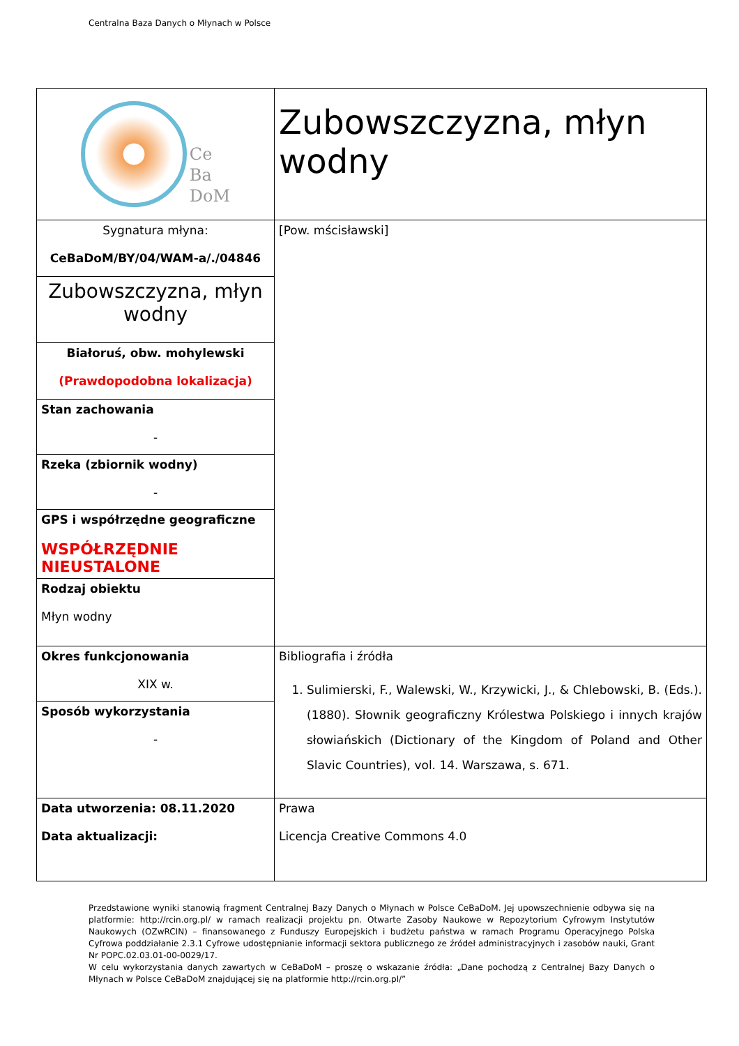Centralna Baza Danych o Młynach w Polsce
| Ce Ba DoM | Zubowszczyzna, młyn wodny |
| Sygnatura młyna: CeBaDoM/BY/04/WAM-a/./04846 | [Pow. mścisławski] |
| Zubowszczyzna, młyn wodny | |
| Białoruś, obw. mohylewski (Prawdopodobna lokalizacja) | |
| Stan zachowania - | |
| Rzeka (zbiornik wodny) - | |
| GPS i współrzędne geograficzne WSPÓŁRZĘDNIE NIEUSTALONE | |
| Rodzaj obiektu Młyn wodny | |
| Okres funkcjonowania XIX w. | Bibliografia i źródła 1. Sulimierski, F., Walewski, W., Krzywicki, J., & Chlebowski, B. (Eds.). (1880). Słownik geograficzny Królestwa Polskiego i innych krajów słowiańskich (Dictionary of the Kingdom of Poland and Other Slavic Countries), vol. 14. Warszawa, s. 671. |
| Sposób wykorzystania - | |
| Data utworzenia: 08.11.2020 Data aktualizacji: | Prawa Licencja Creative Commons 4.0 |
Przedstawione wyniki stanowią fragment Centralnej Bazy Danych o Młynach w Polsce CeBaDoM. Jej upowszechnienie odbywa się na platformie: http://rcin.org.pl/ w ramach realizacji projektu pn. Otwarte Zasoby Naukowe w Repozytorium Cyfrowym Instytutów Naukowych (OZwRCIN) – finansowanego z Funduszy Europejskich i budżetu państwa w ramach Programu Operacyjnego Polska Cyfrowa poddziałanie 2.3.1 Cyfrowe udostępnianie informacji sektora publicznego ze źródeł administracyjnych i zasobów nauki, Grant Nr POPC.02.03.01-00-0029/17.
W celu wykorzystania danych zawartych w CeBaDoM – proszę o wskazanie źródła: „Dane pochodzą z Centralnej Bazy Danych o Młynach w Polsce CeBaDoM znajdującej się na platformie http://rcin.org.pl/”